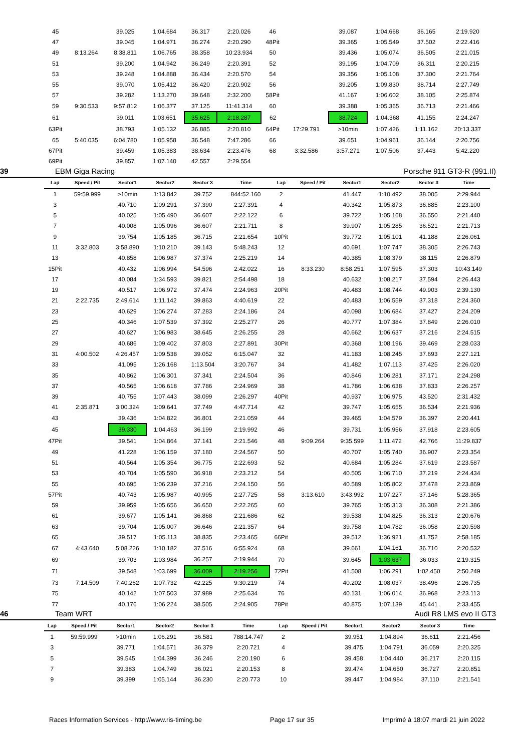| 45 | | 39.025 | 1:04.684 | 36.317 | 2:20.026 | 46 | | 39.087 | 1:04.668 | 36.165 | 2:19.920 |
| 47 | | 39.045 | 1:04.971 | 36.274 | 2:20.290 | 48Pit | | 39.365 | 1:05.549 | 37.502 | 2:22.416 |
| 49 | 8:13.264 | 8:38.811 | 1:06.765 | 38.358 | 10:23.934 | 50 | | 39.436 | 1:05.074 | 36.505 | 2:21.015 |
| 51 | | 39.200 | 1:04.942 | 36.249 | 2:20.391 | 52 | | 39.195 | 1:04.709 | 36.311 | 2:20.215 |
| 53 | | 39.248 | 1:04.888 | 36.434 | 2:20.570 | 54 | | 39.356 | 1:05.108 | 37.300 | 2:21.764 |
| 55 | | 39.070 | 1:05.412 | 36.420 | 2:20.902 | 56 | | 39.205 | 1:09.830 | 38.714 | 2:27.749 |
| 57 | | 39.282 | 1:13.270 | 39.648 | 2:32.200 | 58Pit | | 41.167 | 1:06.602 | 38.105 | 2:25.874 |
| 59 | 9:30.533 | 9:57.812 | 1:06.377 | 37.125 | 11:41.314 | 60 | | 39.388 | 1:05.365 | 36.713 | 2:21.466 |
| 61 | | 39.011 | 1:03.651 | 35.625 | 2:18.287 | 62 | | 38.724 | 1:04.368 | 41.155 | 2:24.247 |
| 63Pit | | 38.793 | 1:05.132 | 36.885 | 2:20.810 | 64Pit | 17:29.791 | >10min | 1:07.426 | 1:11.162 | 20:13.337 |
| 65 | 5:40.035 | 6:04.780 | 1:05.958 | 36.548 | 7:47.286 | 66 | | 39.651 | 1:04.961 | 36.144 | 2:20.756 |
| 67Pit | | 39.459 | 1:05.383 | 38.634 | 2:23.476 | 68 | 3:32.586 | 3:57.271 | 1:07.506 | 37.443 | 5:42.220 |
| 69Pit | | 39.857 | 1:07.140 | 42.557 | 2:29.554 | | | | | | |
39 EBM Giga Racing Porsche 911 GT3-R (991.II)
| Lap | Speed / Pit | Sector1 | Sector2 | Sector 3 | Time | Lap | Speed / Pit | Sector1 | Sector2 | Sector 3 | Time |
| --- | --- | --- | --- | --- | --- | --- | --- | --- | --- | --- | --- |
| 1 | 59:59.999 | >10min | 1:13.842 | 39.752 | 844:52.160 | 2 | | 41.447 | 1:10.492 | 38.005 | 2:29.944 |
| 3 | | 40.710 | 1:09.291 | 37.390 | 2:27.391 | 4 | | 40.342 | 1:05.873 | 36.885 | 2:23.100 |
| 5 | | 40.025 | 1:05.490 | 36.607 | 2:22.122 | 6 | | 39.722 | 1:05.168 | 36.550 | 2:21.440 |
| 7 | | 40.008 | 1:05.096 | 36.607 | 2:21.711 | 8 | | 39.907 | 1:05.285 | 36.521 | 2:21.713 |
| 9 | | 39.754 | 1:05.185 | 36.715 | 2:21.654 | 10Pit | | 39.772 | 1:05.101 | 41.188 | 2:26.061 |
| 11 | 3:32.803 | 3:58.890 | 1:10.210 | 39.143 | 5:48.243 | 12 | | 40.691 | 1:07.747 | 38.305 | 2:26.743 |
| 13 | | 40.858 | 1:06.987 | 37.374 | 2:25.219 | 14 | | 40.385 | 1:08.379 | 38.115 | 2:26.879 |
| 15Pit | | 40.432 | 1:06.994 | 54.596 | 2:42.022 | 16 | 8:33.230 | 8:58.251 | 1:07.595 | 37.303 | 10:43.149 |
| 17 | | 40.084 | 1:34.593 | 39.821 | 2:54.498 | 18 | | 40.632 | 1:08.217 | 37.594 | 2:26.443 |
| 19 | | 40.517 | 1:06.972 | 37.474 | 2:24.963 | 20Pit | | 40.483 | 1:08.744 | 49.903 | 2:39.130 |
| 21 | 2:22.735 | 2:49.614 | 1:11.142 | 39.863 | 4:40.619 | 22 | | 40.483 | 1:06.559 | 37.318 | 2:24.360 |
| 23 | | 40.629 | 1:06.274 | 37.283 | 2:24.186 | 24 | | 40.098 | 1:06.684 | 37.427 | 2:24.209 |
| 25 | | 40.346 | 1:07.539 | 37.392 | 2:25.277 | 26 | | 40.777 | 1:07.384 | 37.849 | 2:26.010 |
| 27 | | 40.627 | 1:06.983 | 38.645 | 2:26.255 | 28 | | 40.662 | 1:06.637 | 37.216 | 2:24.515 |
| 29 | | 40.686 | 1:09.402 | 37.803 | 2:27.891 | 30Pit | | 40.368 | 1:08.196 | 39.469 | 2:28.033 |
| 31 | 4:00.502 | 4:26.457 | 1:09.538 | 39.052 | 6:15.047 | 32 | | 41.183 | 1:08.245 | 37.693 | 2:27.121 |
| 33 | | 41.095 | 1:26.168 | 1:13.504 | 3:20.767 | 34 | | 41.482 | 1:07.113 | 37.425 | 2:26.020 |
| 35 | | 40.862 | 1:06.301 | 37.341 | 2:24.504 | 36 | | 40.846 | 1:06.281 | 37.171 | 2:24.298 |
| 37 | | 40.565 | 1:06.618 | 37.786 | 2:24.969 | 38 | | 41.786 | 1:06.638 | 37.833 | 2:26.257 |
| 39 | | 40.755 | 1:07.443 | 38.099 | 2:26.297 | 40Pit | | 40.937 | 1:06.975 | 43.520 | 2:31.432 |
| 41 | 2:35.871 | 3:00.324 | 1:09.641 | 37.749 | 4:47.714 | 42 | | 39.747 | 1:05.655 | 36.534 | 2:21.936 |
| 43 | | 39.436 | 1:04.822 | 36.801 | 2:21.059 | 44 | | 39.465 | 1:04.579 | 36.397 | 2:20.441 |
| 45 | | 39.330 | 1:04.463 | 36.199 | 2:19.992 | 46 | | 39.731 | 1:05.956 | 37.918 | 2:23.605 |
| 47Pit | | 39.541 | 1:04.864 | 37.141 | 2:21.546 | 48 | 9:09.264 | 9:35.599 | 1:11.472 | 42.766 | 11:29.837 |
| 49 | | 41.228 | 1:06.159 | 37.180 | 2:24.567 | 50 | | 40.707 | 1:05.740 | 36.907 | 2:23.354 |
| 51 | | 40.564 | 1:05.354 | 36.775 | 2:22.693 | 52 | | 40.684 | 1:05.284 | 37.619 | 2:23.587 |
| 53 | | 40.704 | 1:05.590 | 36.918 | 2:23.212 | 54 | | 40.505 | 1:06.710 | 37.219 | 2:24.434 |
| 55 | | 40.695 | 1:06.239 | 37.216 | 2:24.150 | 56 | | 40.589 | 1:05.802 | 37.478 | 2:23.869 |
| 57Pit | | 40.743 | 1:05.987 | 40.995 | 2:27.725 | 58 | 3:13.610 | 3:43.992 | 1:07.227 | 37.146 | 5:28.365 |
| 59 | | 39.959 | 1:05.656 | 36.650 | 2:22.265 | 60 | | 39.765 | 1:05.313 | 36.308 | 2:21.386 |
| 61 | | 39.677 | 1:05.141 | 36.868 | 2:21.686 | 62 | | 39.538 | 1:04.825 | 36.313 | 2:20.676 |
| 63 | | 39.704 | 1:05.007 | 36.646 | 2:21.357 | 64 | | 39.758 | 1:04.782 | 36.058 | 2:20.598 |
| 65 | | 39.517 | 1:05.113 | 38.835 | 2:23.465 | 66Pit | | 39.512 | 1:36.921 | 41.752 | 2:58.185 |
| 67 | 4:43.640 | 5:08.226 | 1:10.182 | 37.516 | 6:55.924 | 68 | | 39.661 | 1:04.161 | 36.710 | 2:20.532 |
| 69 | | 39.703 | 1:03.984 | 36.257 | 2:19.944 | 70 | | 39.645 | 1:03.637 | 36.033 | 2:19.315 |
| 71 | | 39.548 | 1:03.699 | 36.009 | 2:19.256 | 72Pit | | 41.508 | 1:06.291 | 1:02.450 | 2:50.249 |
| 73 | 7:14.509 | 7:40.262 | 1:07.732 | 42.225 | 9:30.219 | 74 | | 40.202 | 1:08.037 | 38.496 | 2:26.735 |
| 75 | | 40.142 | 1:07.503 | 37.989 | 2:25.634 | 76 | | 40.131 | 1:06.014 | 36.968 | 2:23.113 |
| 77 | | 40.176 | 1:06.224 | 38.505 | 2:24.905 | 78Pit | | 40.875 | 1:07.139 | 45.441 | 2:33.455 |
46 Team WRT Audi R8 LMS evo II GT3
| Lap | Speed / Pit | Sector1 | Sector2 | Sector 3 | Time | Lap | Speed / Pit | Sector1 | Sector2 | Sector 3 | Time |
| --- | --- | --- | --- | --- | --- | --- | --- | --- | --- | --- | --- |
| 1 | 59:59.999 | >10min | 1:06.291 | 36.581 | 788:14.747 | 2 | | 39.951 | 1:04.894 | 36.611 | 2:21.456 |
| 3 | | 39.771 | 1:04.571 | 36.379 | 2:20.721 | 4 | | 39.475 | 1:04.791 | 36.059 | 2:20.325 |
| 5 | | 39.545 | 1:04.399 | 36.246 | 2:20.190 | 6 | | 39.458 | 1:04.440 | 36.217 | 2:20.115 |
| 7 | | 39.383 | 1:04.749 | 36.021 | 2:20.153 | 8 | | 39.474 | 1:04.650 | 36.727 | 2:20.851 |
| 9 | | 39.399 | 1:05.144 | 36.230 | 2:20.773 | 10 | | 39.447 | 1:04.984 | 37.110 | 2:21.541 |
Races Information Services - http://www.ris-timing.be Page 17 sur 35 Imprimé à 18:07 mardi 21 juin 2022